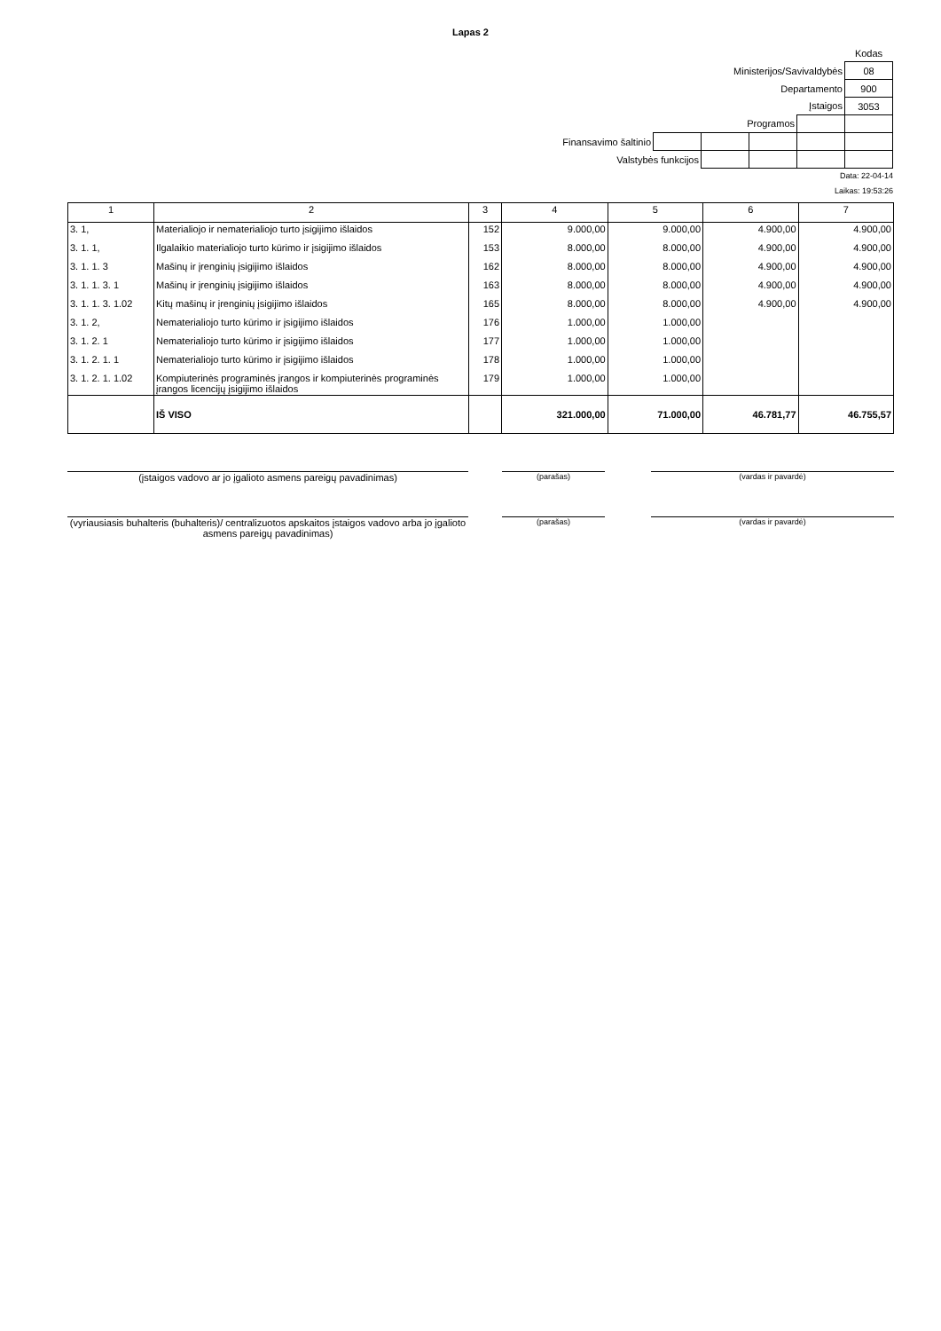Lapas 2
| | | | | | Kodas |
| Ministerijos/Savivaldybės | | | | | 08 |
| Departamento | | | | | 900 |
| Įstaigos | | | | | 3053 |
| Programos | | | | | |
| Finansavimo šaltinio | | | | | |
| Valstybės funkcijos | | | | | |
Data: 22-04-14
Laikas: 19:53:26
| 1 | 2 | 3 | 4 | 5 | 6 | 7 |
| --- | --- | --- | --- | --- | --- | --- |
| 3. 1, | Materialiojo ir nematerialiojo turto įsigijimo išlaidos | 152 | 9.000,00 | 9.000,00 | 4.900,00 | 4.900,00 |
| 3. 1. 1, | Ilgalaikio materialiojo turto kūrimo ir įsigijimo išlaidos | 153 | 8.000,00 | 8.000,00 | 4.900,00 | 4.900,00 |
| 3. 1. 1. 3 | Mašinų ir įrenginių įsigijimo išlaidos | 162 | 8.000,00 | 8.000,00 | 4.900,00 | 4.900,00 |
| 3. 1. 1. 3. 1 | Mašinų ir įrenginių įsigijimo išlaidos | 163 | 8.000,00 | 8.000,00 | 4.900,00 | 4.900,00 |
| 3. 1. 1. 3. 1.02 | Kitų mašinų ir įrenginių įsigijimo išlaidos | 165 | 8.000,00 | 8.000,00 | 4.900,00 | 4.900,00 |
| 3. 1. 2, | Nematerialiojo turto kūrimo ir įsigijimo išlaidos | 176 | 1.000,00 | 1.000,00 | | |
| 3. 1. 2. 1 | Nematerialiojo turto kūrimo ir įsigijimo išlaidos | 177 | 1.000,00 | 1.000,00 | | |
| 3. 1. 2. 1. 1 | Nematerialiojo turto kūrimo ir įsigijimo išlaidos | 178 | 1.000,00 | 1.000,00 | | |
| 3. 1. 2. 1. 1.02 | Kompiuterinės programinės įrangos ir kompiuterinės programinės įrangos licencijų įsigijimo išlaidos | 179 | 1.000,00 | 1.000,00 | | |
| | IŠ VISO | | 321.000,00 | 71.000,00 | 46.781,77 | 46.755,57 |
(įstaigos vadovo ar jo įgalioto asmens pareigų pavadinimas)
(parašas) (vardas ir pavardė)
(vyriausiasis buhalteris (buhalteris)/ centralizuotos apskaitos įstaigos vadovo arba jo įgalioto asmens pareigų pavadinimas)
(parašas) (vardas ir pavardė)